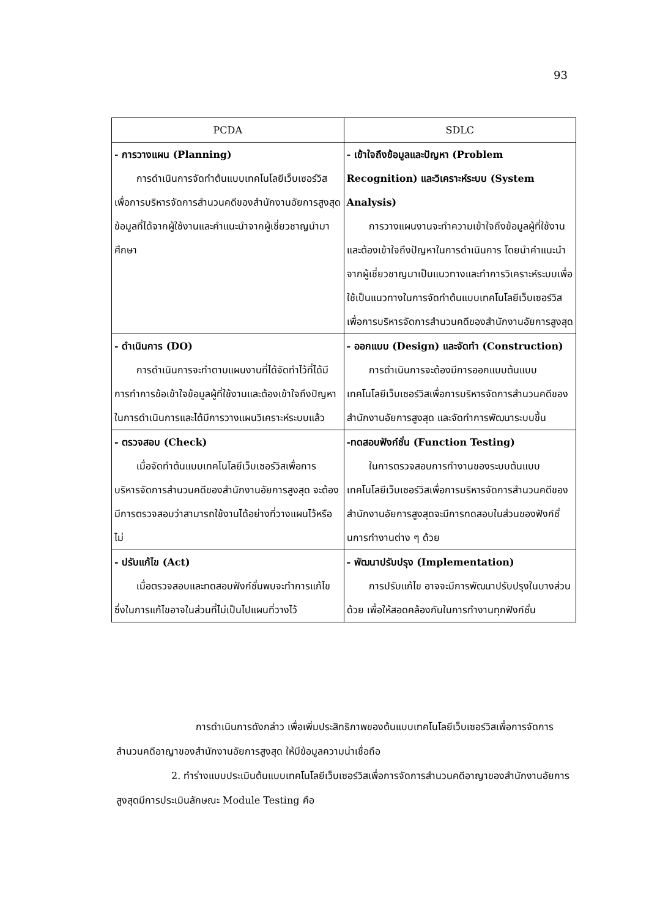93
| PCDA | SDLC |
| --- | --- |
| - การวางแผน (Planning) การดำเนินการจัดทำต้นแบบเทคโนโลยีเว็บเซอร์วิสเพื่อการบริหารจัดการสำนวนคดีของสำนักงานอัยการสูงสุด ข้อมูลที่ได้จากผู้ใช้งานและคำแนะนำจากผู้เชี่ยวชาญนำมาศึกษา | - เข้าใจถึงข้อมูลและปัญหา (Problem Recognition) และวิเคราะห์ระบบ (System Analysis) การวางแผนงานจะทำความเข้าใจถึงข้อมูลผู้ที่ใช้งานและต้องเข้าใจถึงปัญหาในการดำเนินการ โดยนำคำแนะนำจากผู้เชี่ยวชาญมาเป็นแนวทางและทำการวิเคราะห์ระบบเพื่อใช้เป็นแนวทางในการจัดทำต้นแบบเทคโนโลยีเว็บเซอร์วิสเพื่อการบริหารจัดการสำนวนคดีของสำนักงานอัยการสูงสุด |
| - ดำเนินการ (DO) การดำเนินการจะทำตามแผนงานที่ได้จัดทำไว้ที่ได้มีการทำการข้อเข้าใจข้อมูลผู้ที่ใช้งานและต้องเข้าใจถึงปัญหาในการดำเนินการและได้มีการวางแผนวิเคราะห์ระบบแล้ว | - ออกแบบ (Design) และจัดทำ (Construction) การดำเนินการจะต้องมีการออกแบบต้นแบบเทคโนโลยีเว็บเซอร์วิสเพื่อการบริหารจัดการสำนวนคดีของสำนักงานอัยการสูงสุด และจัดทำการพัฒนาระบบขึ้น |
| - ตรวจสอบ (Check) เมื่อจัดทำต้นแบบเทคโนโลยีเว็บเซอร์วิสเพื่อการบริหารจัดการสำนวนคดีของสำนักงานอัยการสูงสุด จะต้องมีการตรวจสอบว่าสามารถใช้งานได้อย่างที่วางแผนไว้หรือไม่ | -ทดสอบฟังก์ชั่น (Function Testing) ในการตรวจสอบการทำงานของระบบต้นแบบเทคโนโลยีเว็บเซอร์วิสเพื่อการบริหารจัดการสำนวนคดีของสำนักงานอัยการสูงสุดจะมีการทดสอบในส่วนของฟังก์ชั่นการทำงานต่าง ๆ ด้วย |
| - ปรับแก้ไข (Act) เมื่อตรวจสอบและทดสอบฟังก์ชั่นพบจะทำการแก้ไขซึ่งในการแก้ไขอาจในส่วนที่ไม่เป็นไปแผนที่วางไว้ | - พัฒนาปรับปรุง (Implementation) การปรับแก้ไข อาจจะมีการพัฒนาปรับปรุงในบางส่วนด้วย เพื่อให้สอดคล้องกันในการทำงานทุกฟังก์ชั่น |
การดำเนินการดังกล่าว เพื่อเพิ่มประสิทธิภาพของต้นแบบเทคโนโลยีเว็บเซอร์วิสเพื่อการจัดการสำนวนคดีอาญาของสำนักงานอัยการสูงสุด ให้มีข้อมูลความน่าเชื่อถือ
2. ทำร่างแบบประเมินต้นแบบเทคโนโลยีเว็บเซอร์วิสเพื่อการจัดการสำนวนคดีอาญาของสำนักงานอัยการสูงสุดมีการประเมินลักษณะ Module Testing คือ